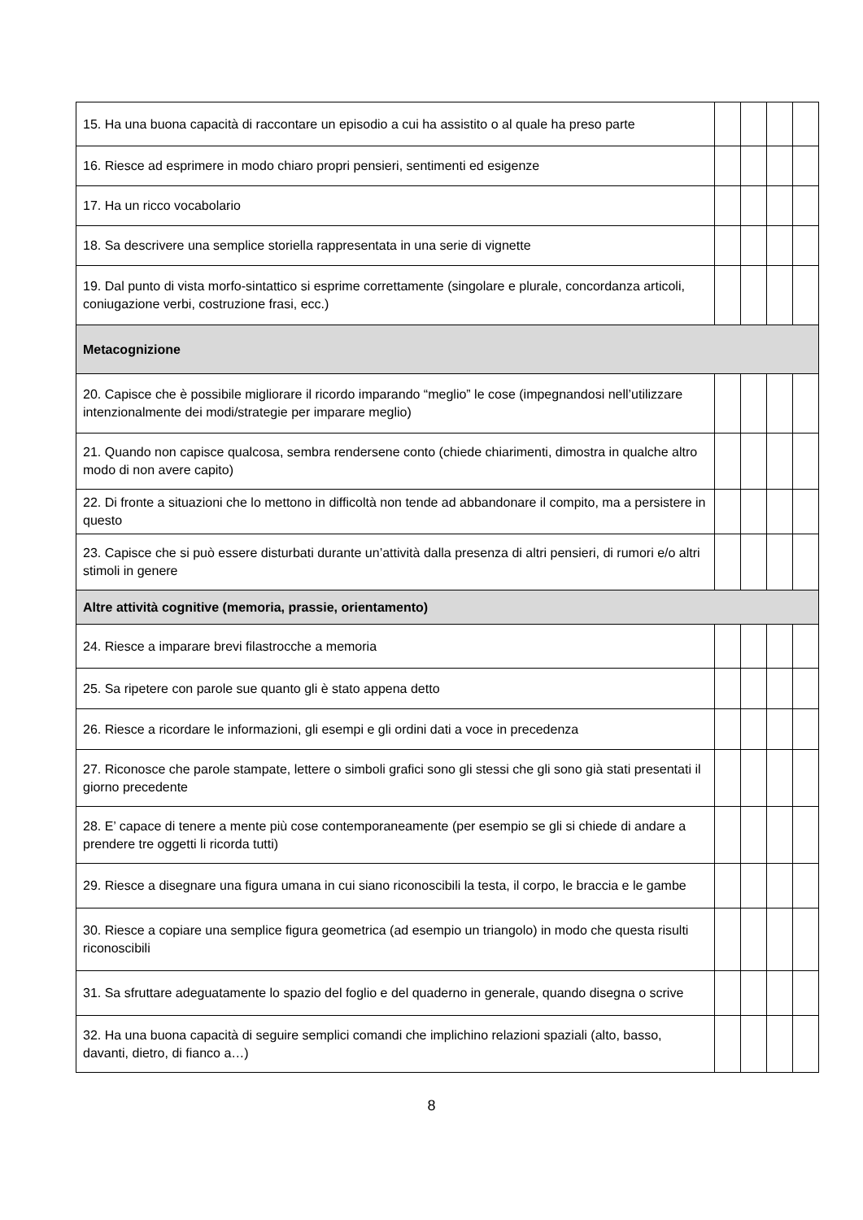| 15. Ha una buona capacità di raccontare un episodio a cui ha assistito o al quale ha preso parte | | | | |
| 16. Riesce ad esprimere in modo chiaro propri pensieri, sentimenti ed esigenze | | | | |
| 17. Ha un ricco vocabolario | | | | |
| 18. Sa descrivere una semplice storiella rappresentata in una serie di vignette | | | | |
| 19. Dal punto di vista morfo-sintattico si esprime correttamente (singolare e plurale, concordanza articoli, coniugazione verbi, costruzione frasi, ecc.) | | | | |
| Metacognizione | | | | |
| 20. Capisce che è possibile migliorare il ricordo imparando “meglio” le cose (impegnandosi nell’utilizzare intenzionalmente dei modi/strategie per imparare meglio) | | | | |
| 21. Quando non capisce qualcosa, sembra rendersene conto (chiede chiarimenti, dimostra in qualche altro modo di non avere capito) | | | | |
| 22. Di fronte a situazioni che lo mettono in difficoltà non tende ad abbandonare il compito, ma a persistere in questo | | | | |
| 23. Capisce che si può essere disturbati durante un’attività dalla presenza di altri pensieri, di rumori e/o altri stimoli in genere | | | | |
| Altre attività cognitive (memoria, prassie, orientamento) | | | | |
| 24. Riesce a imparare brevi filastrocche a memoria | | | | |
| 25. Sa ripetere con parole sue quanto gli è stato appena detto | | | | |
| 26. Riesce a ricordare le informazioni, gli esempi e gli ordini dati a voce in precedenza | | | | |
| 27. Riconosce che parole stampate, lettere o simboli grafici sono gli stessi che gli sono già stati presentati il giorno precedente | | | | |
| 28. E’ capace di tenere a mente più cose contemporaneamente (per esempio se gli si chiede di andare a prendere tre oggetti li ricorda tutti) | | | | |
| 29. Riesce a disegnare una figura umana in cui siano riconoscibili la testa, il corpo, le braccia e le gambe | | | | |
| 30. Riesce a copiare una semplice figura geometrica (ad esempio un triangolo) in modo che questa risulti riconoscibili | | | | |
| 31. Sa sfruttare adeguatamente lo spazio del foglio e del quaderno in generale, quando disegna o scrive | | | | |
| 32. Ha una buona capacità di seguire semplici comandi che implichino relazioni spaziali (alto, basso, davanti, dietro, di fianco a…) | | | | |
8